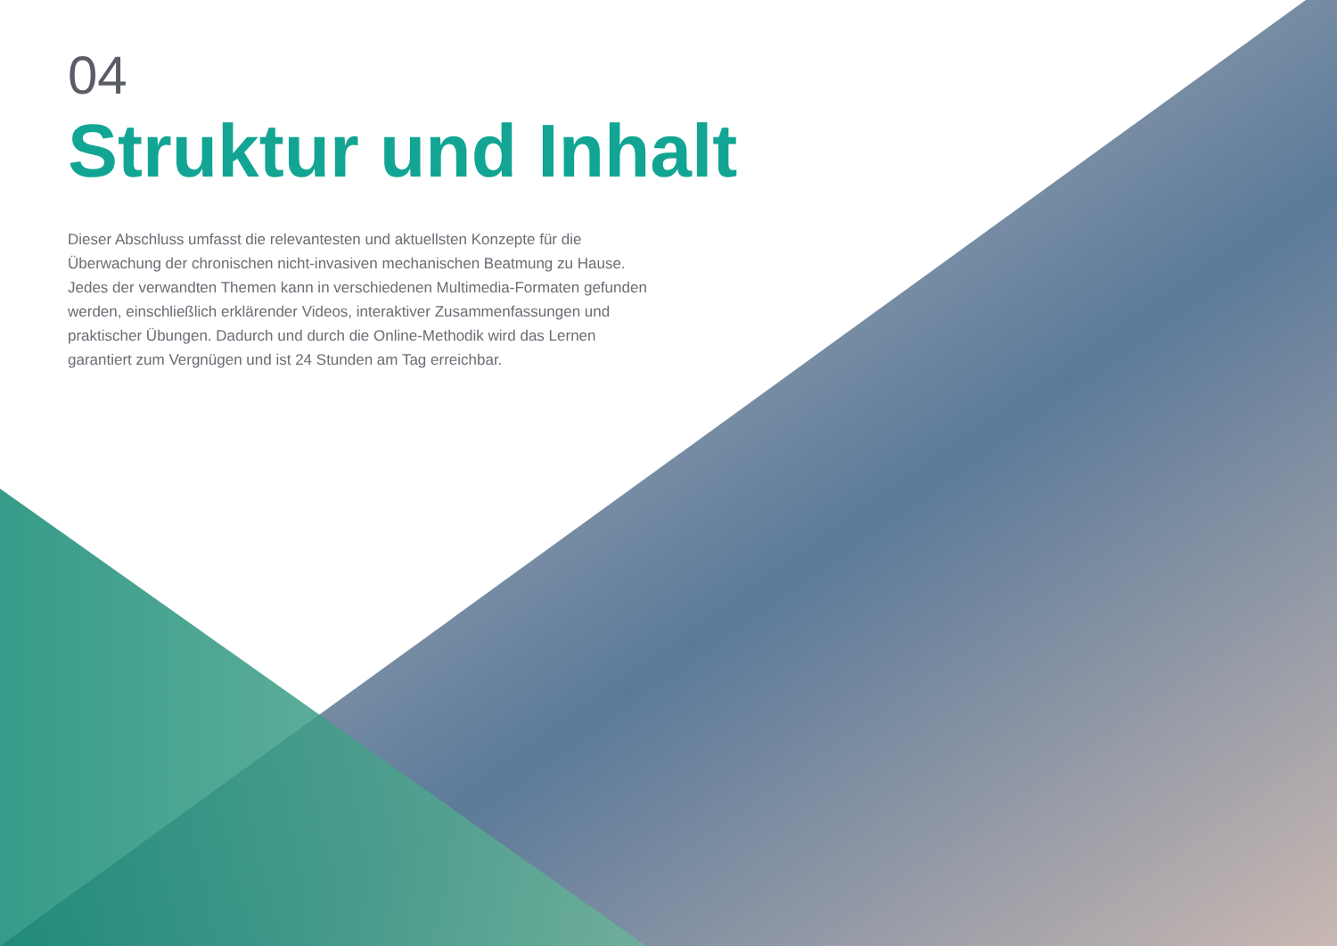04
Struktur und Inhalt
Dieser Abschluss umfasst die relevantesten und aktuellsten Konzepte für die Überwachung der chronischen nicht-invasiven mechanischen Beatmung zu Hause. Jedes der verwandten Themen kann in verschiedenen Multimedia-Formaten gefunden werden, einschließlich erklärender Videos, interaktiver Zusammenfassungen und praktischer Übungen. Dadurch und durch die Online-Methodik wird das Lernen garantiert zum Vergnügen und ist 24 Stunden am Tag erreichbar.